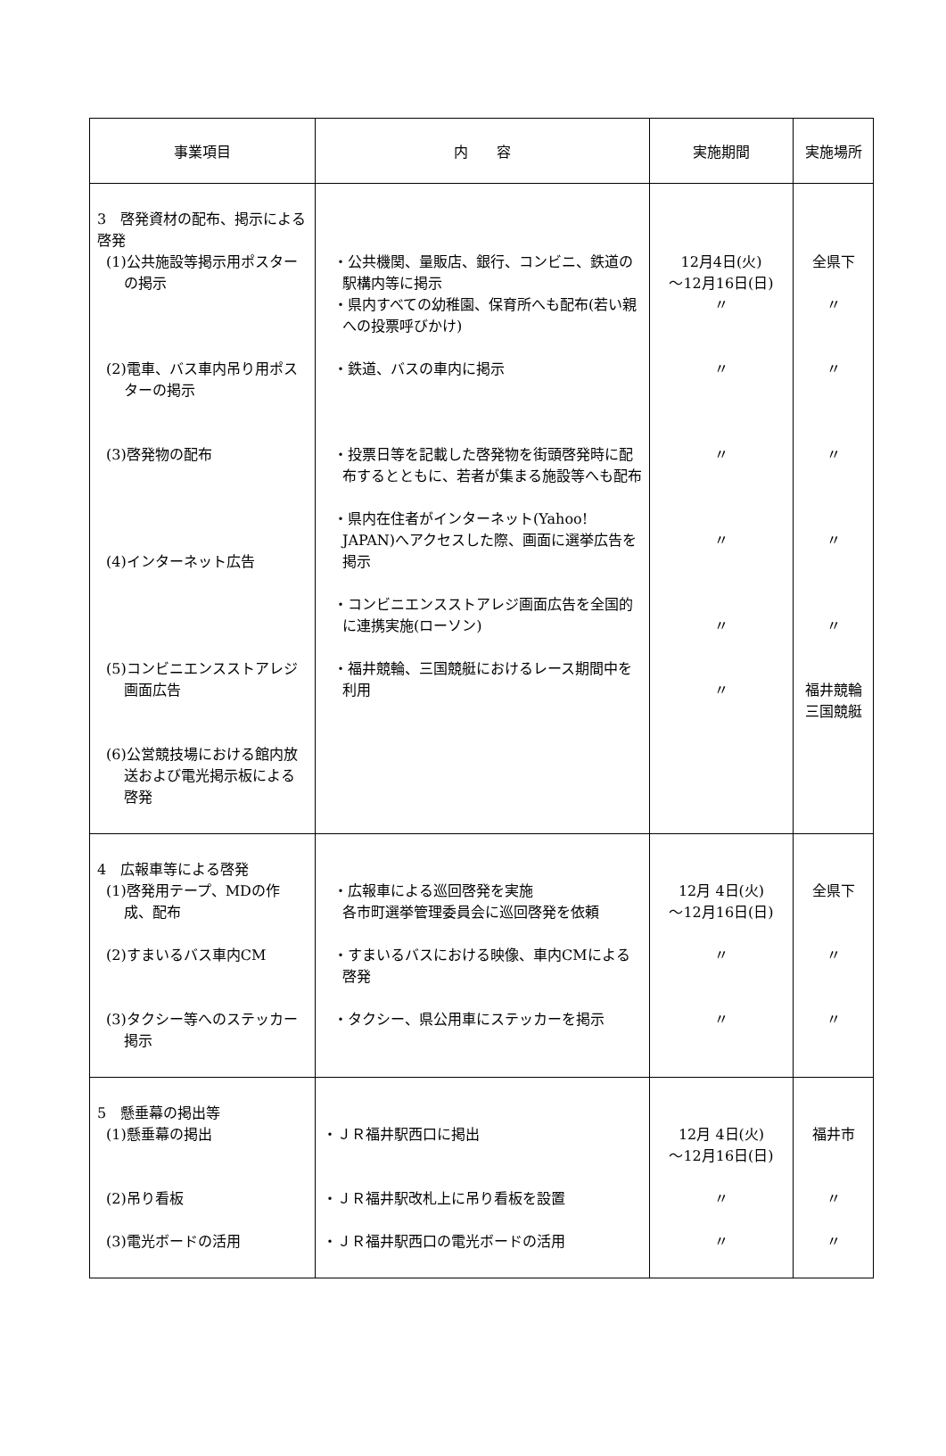| 事業項目 | 内 容 | 実施期間 | 実施場所 |
| --- | --- | --- | --- |
| 3 啓発資材の配布、掲示による啓発 (1)公共施設等掲示用ポスターの掲示 (2)電車、バス車内吊り用ポスターの掲示 (3)啓発物の配布 (4)インターネット広告 (5)コンビニエンスストアレジ画面広告 (6)公営競技場における館内放送および電光掲示板による啓発 | ・公共機関、量販店、銀行、コンビニ、鉄道の駅構内等に掲示 ・県内すべての幼稚園、保育所へも配布(若い親への投票呼びかけ) ・鉄道、バスの車内に掲示 ・投票日等を記載した啓発物を街頭啓発時に配布するとともに、若者が集まる施設等へも配布 ・県内在住者がインターネット(Yahoo! JAPAN)へアクセスした際、画面に選挙広告を掲示 ・コンビニエンスストアレジ画面広告を全国的に連携実施(ローソン) ・福井競輪、三国競艇におけるレース期間中を利用 | 12月4日(火) ～12月16日(日) 〃 〃 〃 〃 〃 〃 | 全県下 〃 〃 〃 〃 〃 福井競輪 三国競艇 |
| 4 広報車等による啓発 (1)啓発用テープ、MDの作成、配布 (2)すまいるバス車内CM (3)タクシー等へのステッカー掲示 | ・広報車による巡回啓発を実施 各市町選挙管理委員会に巡回啓発を依頼 ・すまいるバスにおける映像、車内CMによる啓発 ・タクシー、県公用車にステッカーを掲示 | 12月 4日(火) ～12月16日(日) 〃 〃 | 全県下 〃 〃 |
| 5 懸垂幕の掲出等 (1)懸垂幕の掲出 (2)吊り看板 (3)電光ボードの活用 | ・ＪＲ福井駅西口に掲出 ・ＪＲ福井駅改札上に吊り看板を設置 ・ＪＲ福井駅西口の電光ボードの活用 | 12月 4日(火) ～12月16日(日) 〃 〃 | 福井市 〃 〃 |